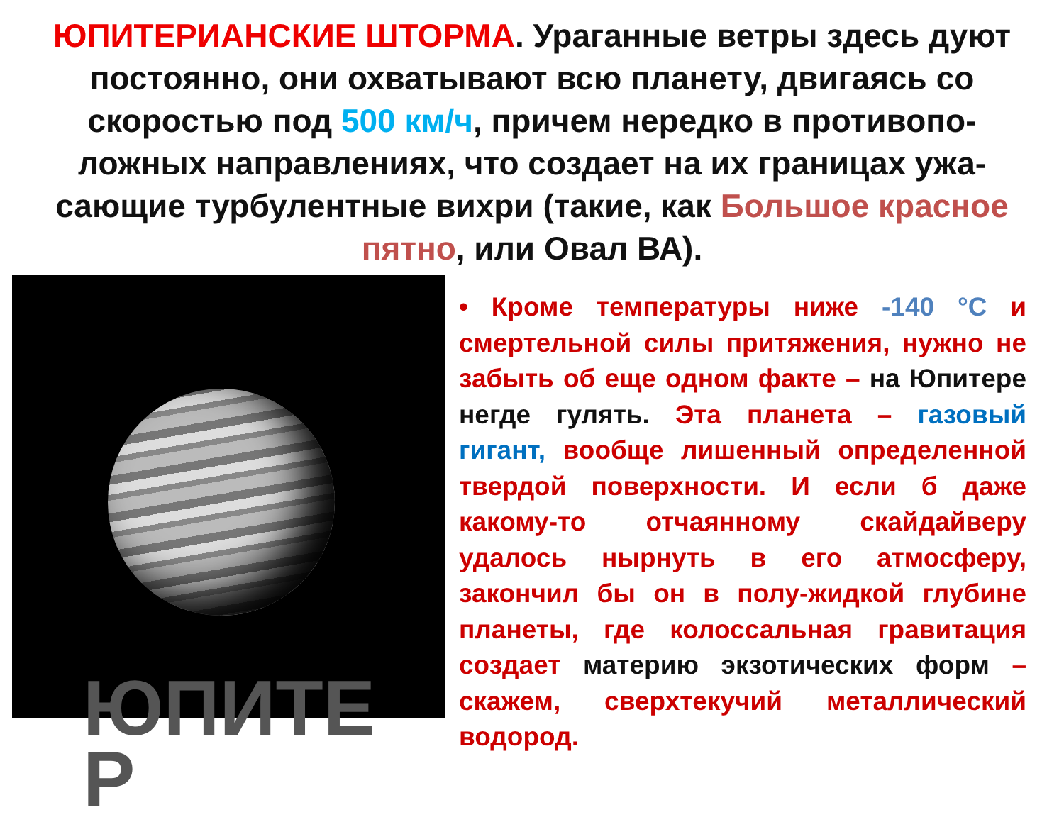ЮПИТЕРИАНСКИЕ ШТОРМА. Ураганные ветры здесь дуют постоянно, они охватывают всю планету, двигаясь со скоростью под 500 км/ч, причем нередко в противопо-ложных направлениях, что создает на их границах ужа-сающие турбулентные вихри (такие, как Большое красное пятно, или Овал ВА).
ЮПИТЕ Р
• Кроме температуры ниже -140 °C и смертельной силы притяжения, нужно не забыть об еще одном факте – на Юпитере негде гулять. Эта планета – газовый гигант, вообще лишенный определенной твердой поверхности. И если б даже какому-то отчаянному скайдайверу удалось нырнуть в его атмосферу, закончил бы он в полу-жидкой глубине планеты, где колоссальная гравитация создает материю экзотических форм – скажем, сверхтекучий металлический водород.